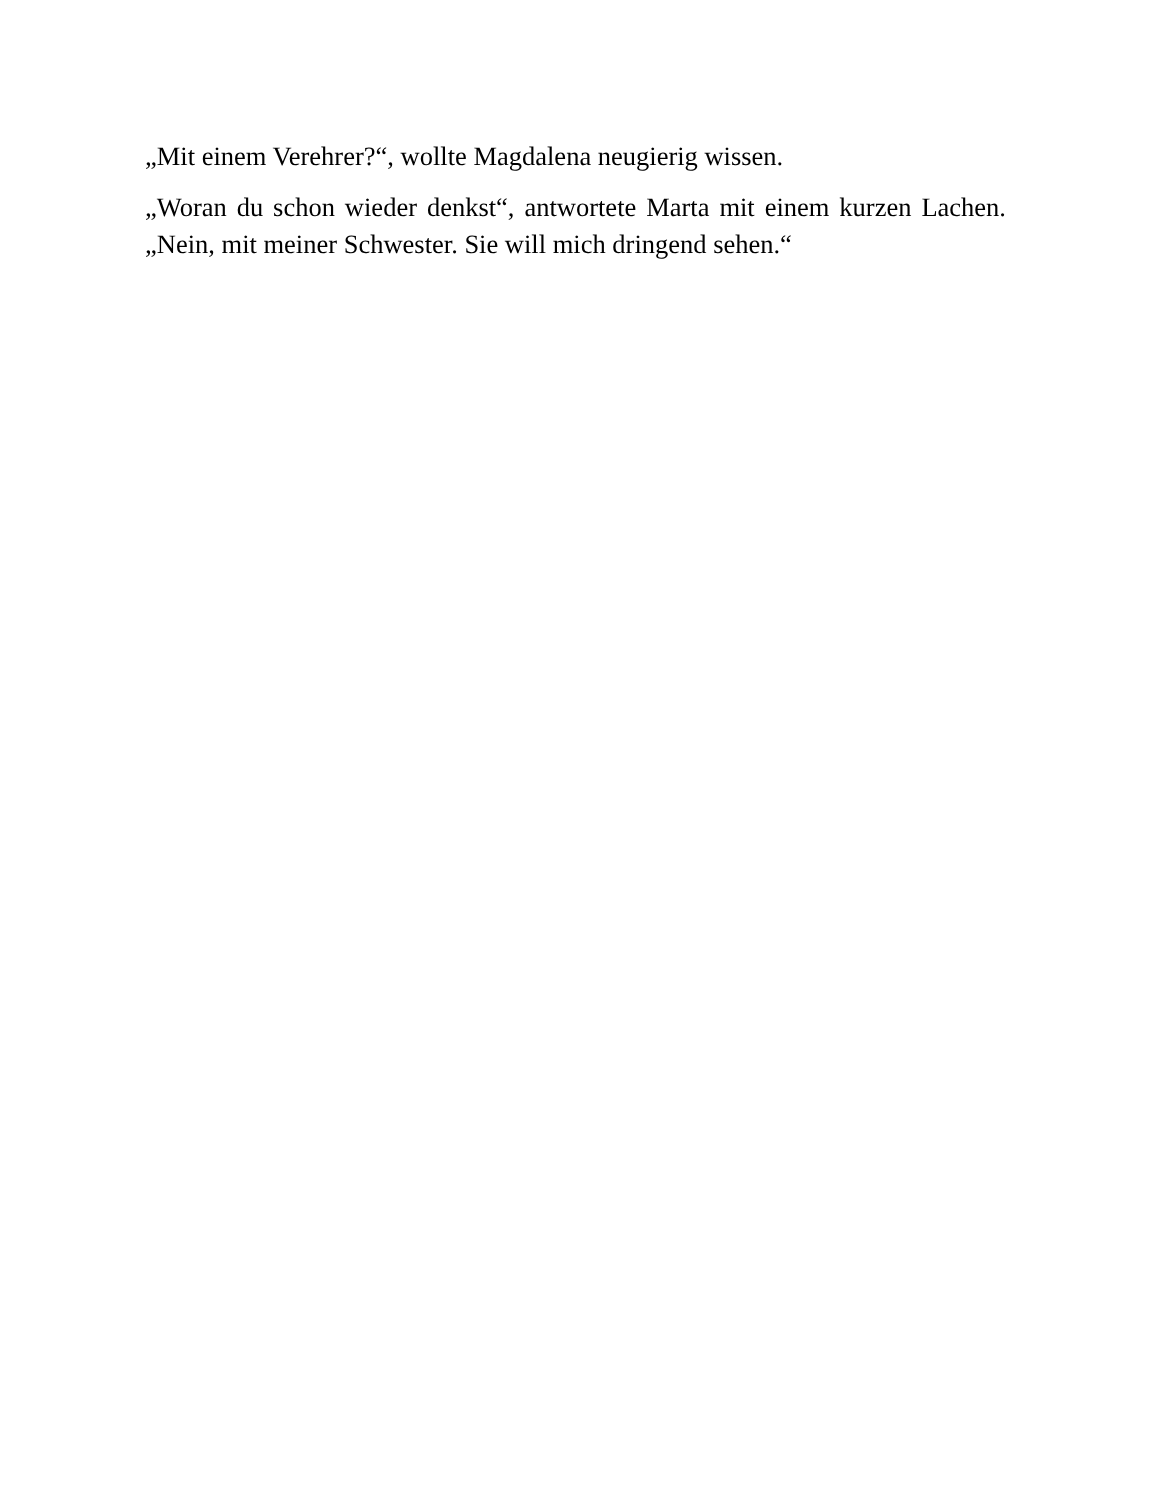„Mit einem Verehrer?“, wollte Magdalena neugierig wissen.
„Woran du schon wieder denkst“, antwortete Marta mit einem kurzen Lachen. „Nein, mit meiner Schwester. Sie will mich dringend sehen.“